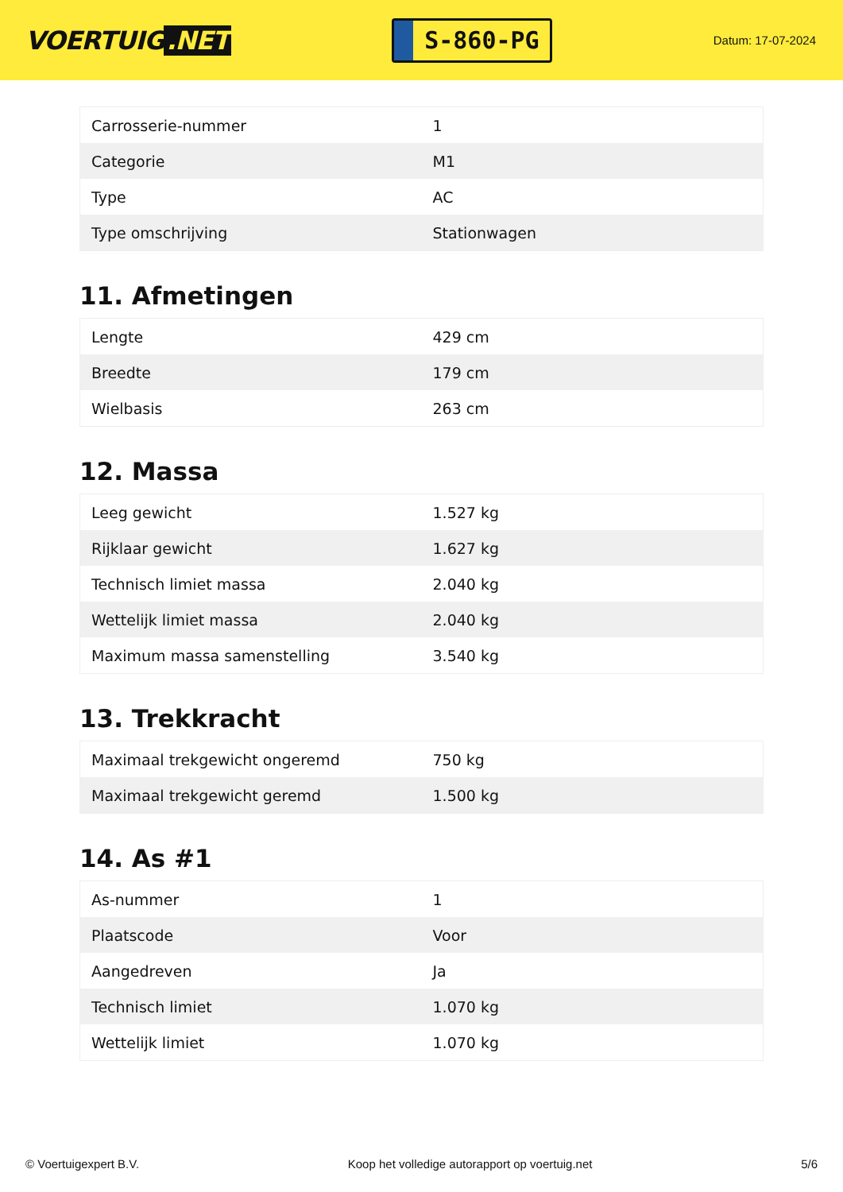VOERTUIG.NET
S-860-PG
Datum: 17-07-2024
| Carrosserie-nummer | 1 |
| Categorie | M1 |
| Type | AC |
| Type omschrijving | Stationwagen |
11. Afmetingen
| Lengte | 429 cm |
| Breedte | 179 cm |
| Wielbasis | 263 cm |
12. Massa
| Leeg gewicht | 1.527 kg |
| Rijklaar gewicht | 1.627 kg |
| Technisch limiet massa | 2.040 kg |
| Wettelijk limiet massa | 2.040 kg |
| Maximum massa samenstelling | 3.540 kg |
13. Trekkracht
| Maximaal trekgewicht ongeremd | 750 kg |
| Maximaal trekgewicht geremd | 1.500 kg |
14. As #1
| As-nummer | 1 |
| Plaatscode | Voor |
| Aangedreven | Ja |
| Technisch limiet | 1.070 kg |
| Wettelijk limiet | 1.070 kg |
© Voertuigexpert B.V. Koop het volledige autorapport op voertuig.net 5/6